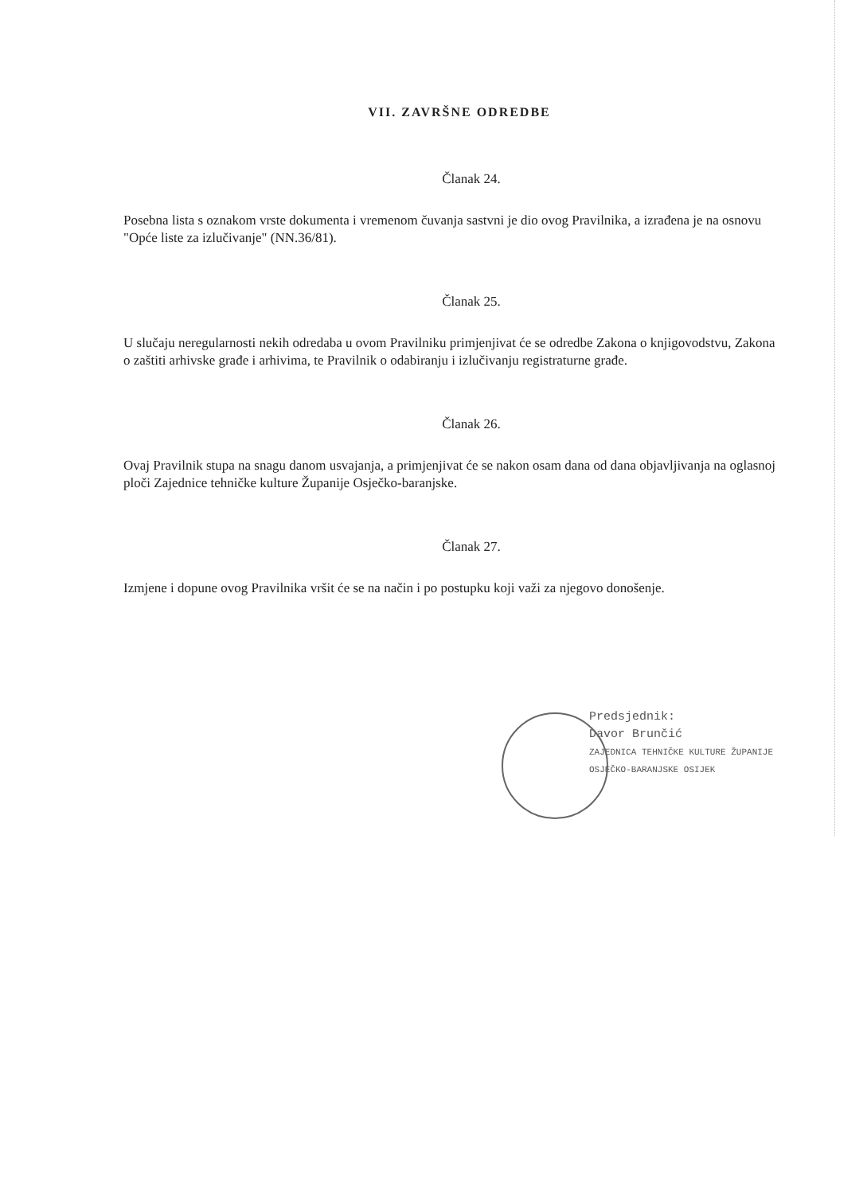VII. ZAVRŠNE ODREDBE
Članak 24.
Posebna lista s oznakom vrste dokumenta i vremenom čuvanja sastvni je dio ovog Pravilnika, a izrađena je na osnovu "Opće liste za izlučivanje" (NN.36/81).
Članak 25.
U slučaju neregularnosti nekih odredaba u ovom Pravilniku primjenjivat će se odredbe Zakona o knjigovodstvu, Zakona o zaštiti arhivske građe i arhivima, te Pravilnik o odabiranju i izlučivanju registraturne građe.
Članak 26.
Ovaj Pravilnik stupa na snagu danom usvajanja, a primjenjivat će se nakon osam dana od dana objavljivanja na oglasnoj ploči Zajednice tehničke kulture Županije Osječko-baranjske.
Članak 27.
Izmjene i dopune ovog Pravilnika vršit će se na način i po postupku koji važi za njegovo donošenje.
Predsjednik:
Davor Brunčić
ZAJEDNICA TEHNIČKE KULTURE ŽUPANIJE OSJEČKO-BARANJSKE OSIJEK